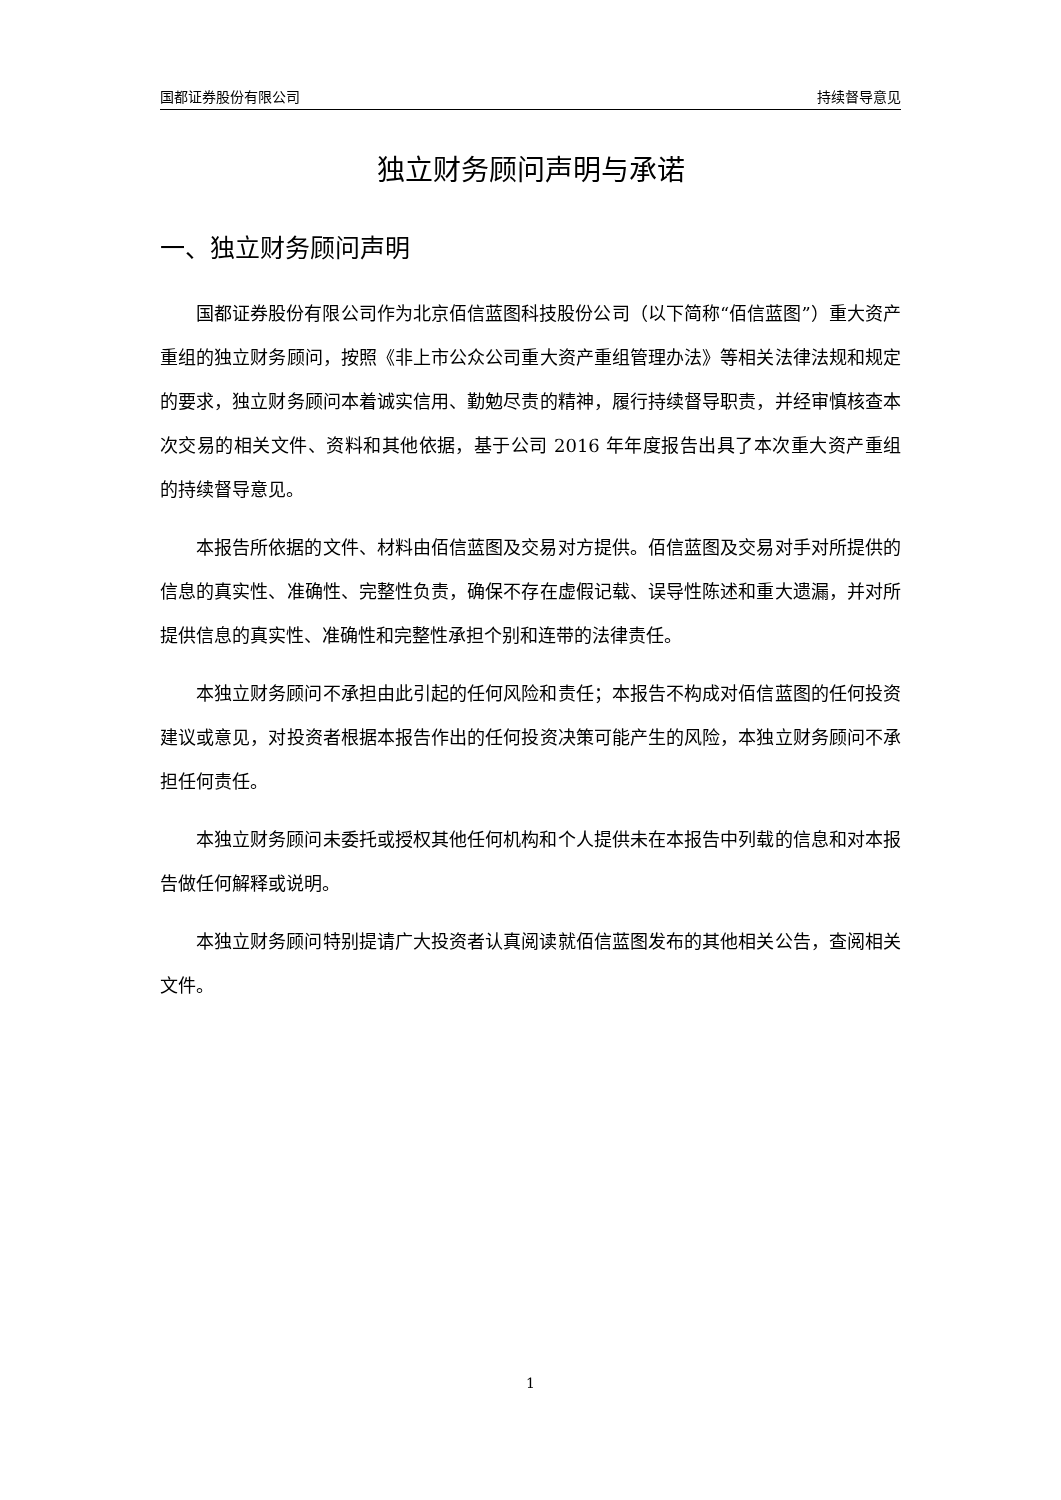国都证券股份有限公司 持续督导意见
独立财务顾问声明与承诺
一、独立财务顾问声明
国都证券股份有限公司作为北京佰信蓝图科技股份公司（以下简称“佰信蓝图”）重大资产重组的独立财务顾问，按照《非上市公众公司重大资产重组管理办法》等相关法律法规和规定的要求，独立财务顾问本着诚实信用、勤勉尽责的精神，履行持续督导职责，并经审慎核查本次交易的相关文件、资料和其他依据，基于公司 2016 年年度报告出具了本次重大资产重组的持续督导意见。
本报告所依据的文件、材料由佰信蓝图及交易对方提供。佰信蓝图及交易对手对所提供的信息的真实性、准确性、完整性负责，确保不存在虚假记载、误导性陈述和重大遗漏，并对所提供信息的真实性、准确性和完整性承担个别和连带的法律责任。
本独立财务顾问不承担由此引起的任何风险和责任；本报告不构成对佰信蓝图的任何投资建议或意见，对投资者根据本报告作出的任何投资决策可能产生的风险，本独立财务顾问不承担任何责任。
本独立财务顾问未委托或授权其他任何机构和个人提供未在本报告中列载的信息和对本报告做任何解释或说明。
本独立财务顾问特别提请广大投资者认真阅读就佰信蓝图发布的其他相关公告，查阅相关文件。
1